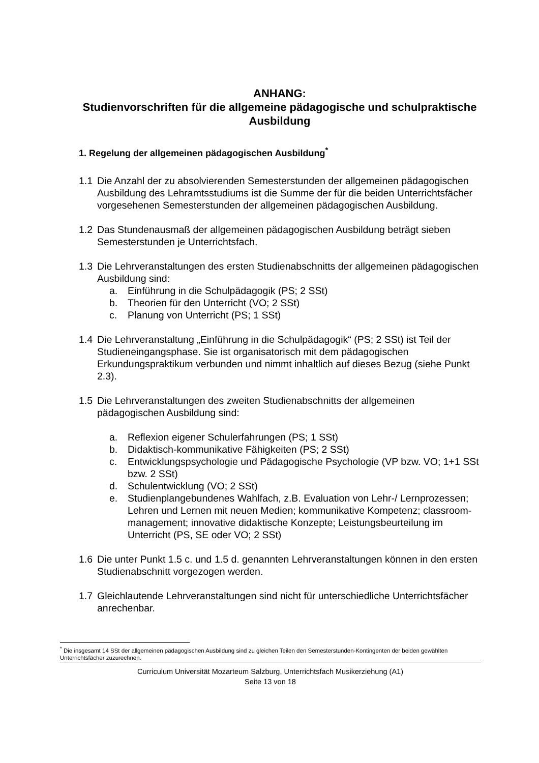ANHANG:
Studienvorschriften für die allgemeine pädagogische und schulpraktische Ausbildung
1. Regelung der allgemeinen pädagogischen Ausbildung<sup>*</sup>
1.1 Die Anzahl der zu absolvierenden Semesterstunden der allgemeinen pädagogischen Ausbildung des Lehramtsstudiums ist die Summe der für die beiden Unterrichtsfächer vorgesehenen Semesterstunden der allgemeinen pädagogischen Ausbildung.
1.2 Das Stundenausmaß der allgemeinen pädagogischen Ausbildung beträgt sieben Semesterstunden je Unterrichtsfach.
1.3 Die Lehrveranstaltungen des ersten Studienabschnitts der allgemeinen pädagogischen Ausbildung sind:
a. Einführung in die Schulpädagogik (PS; 2 SSt)
b. Theorien für den Unterricht (VO; 2 SSt)
c. Planung von Unterricht (PS; 1 SSt)
1.4 Die Lehrveranstaltung „Einführung in die Schulpädagogik“ (PS; 2 SSt) ist Teil der Studieneingangsphase. Sie ist organisatorisch mit dem pädagogischen Erkundungspraktikum verbunden und nimmt inhaltlich auf dieses Bezug (siehe Punkt 2.3).
1.5 Die Lehrveranstaltungen des zweiten Studienabschnitts der allgemeinen pädagogischen Ausbildung sind:
a. Reflexion eigener Schulerfahrungen (PS; 1 SSt)
b. Didaktisch-kommunikative Fähigkeiten (PS; 2 SSt)
c. Entwicklungspsychologie und Pädagogische Psychologie (VP bzw. VO; 1+1 SSt bzw. 2 SSt)
d. Schulentwicklung (VO; 2 SSt)
e. Studienplangebundenes Wahlfach, z.B. Evaluation von Lehr-/ Lernprozessen; Lehren und Lernen mit neuen Medien; kommunikative Kompetenz; classroom-management; innovative didaktische Konzepte; Leistungsbeurteilung im Unterricht (PS, SE oder VO; 2 SSt)
1.6 Die unter Punkt 1.5 c. und 1.5 d. genannten Lehrveranstaltungen können in den ersten Studienabschnitt vorgezogen werden.
1.7 Gleichlautende Lehrveranstaltungen sind nicht für unterschiedliche Unterrichtsfächer anrechenbar.
<sup>*</sup> Die insgesamt 14 SSt der allgemeinen pädagogischen Ausbildung sind zu gleichen Teilen den Semesterstunden-Kontingenten der beiden gewählten Unterrichtsfächer zuzurechnen.
Curriculum Universität Mozarteum Salzburg, Unterrichtsfach Musikerziehung (A1)
Seite 13 von 18